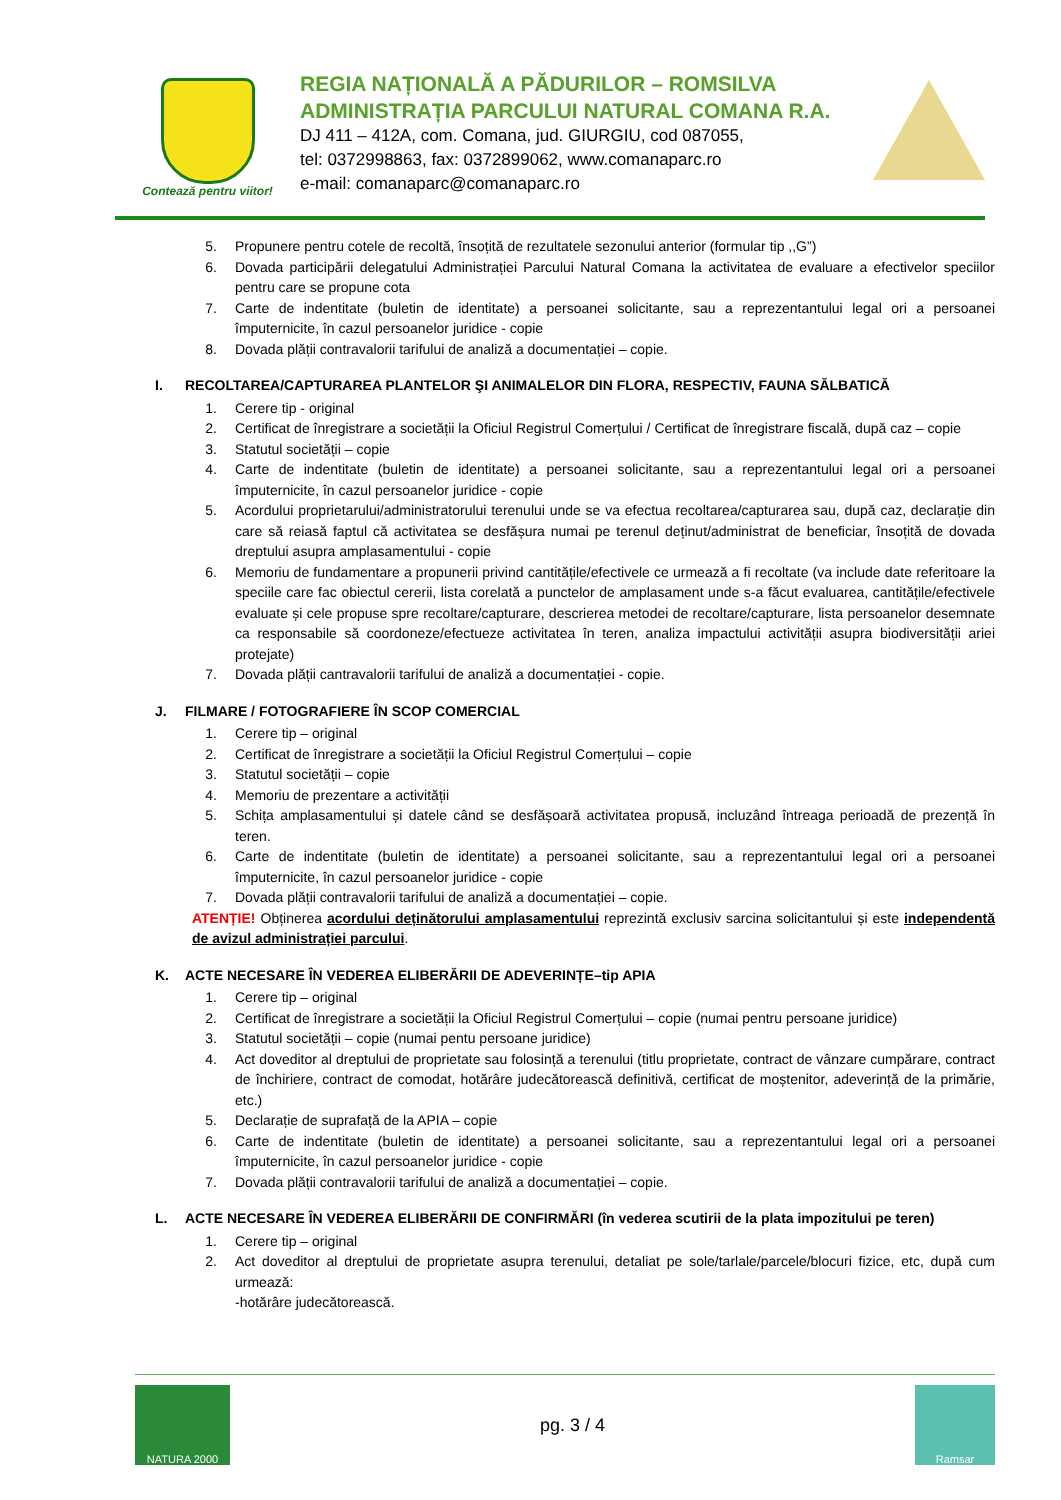Contează pentru viitor!
REGIA NAȚIONALĂ A PĂDURILOR – ROMSILVA
ADMINISTRAȚIA PARCULUI NATURAL COMANA R.A.
DJ 411 – 412A, com. Comana, jud. GIURGIU, cod 087055,
tel: 0372998863, fax: 0372899062, www.comanaparc.ro
e-mail: comanaparc@comanaparc.ro
5. Propunere pentru cotele de recoltă, însoțită de rezultatele sezonului anterior (formular tip ,,G”)
6. Dovada participării delegatului Administrației Parcului Natural Comana la activitatea de evaluare a efectivelor speciilor pentru care se propune cota
7. Carte de indentitate (buletin de identitate) a persoanei solicitante, sau a reprezentantului legal ori a persoanei împuternicite, în cazul persoanelor juridice - copie
8. Dovada plății contravalorii tarifului de analiză a documentației – copie.
I. RECOLTAREA/CAPTURAREA PLANTELOR ŞI ANIMALELOR DIN FLORA, RESPECTIV, FAUNA SĂLBATICĂ
1. Cerere tip - original
2. Certificat de înregistrare a societății la Oficiul Registrul Comerțului / Certificat de înregistrare fiscală, după caz – copie
3. Statutul societății – copie
4. Carte de indentitate (buletin de identitate) a persoanei solicitante, sau a reprezentantului legal ori a persoanei împuternicite, în cazul persoanelor juridice - copie
5. Acordului proprietarului/administratorului terenului unde se va efectua recoltarea/capturarea sau, după caz, declarație din care să reiasă faptul că activitatea se desfășura numai pe terenul deținut/administrat de beneficiar, însoțită de dovada dreptului asupra amplasamentului - copie
6. Memoriu de fundamentare a propunerii privind cantitățile/efectivele ce urmează a fi recoltate (va include date referitoare la speciile care fac obiectul cererii, lista corelată a punctelor de amplasament unde s-a făcut evaluarea, cantitățile/efectivele evaluate și cele propuse spre recoltare/capturare, descrierea metodei de recoltare/capturare, lista persoanelor desemnate ca responsabile să coordoneze/efectueze activitatea în teren, analiza impactului activității asupra biodiversității ariei protejate)
7. Dovada plății cantravalorii tarifului de analiză a documentației - copie.
J. FILMARE / FOTOGRAFIERE ÎN SCOP COMERCIAL
1. Cerere tip – original
2. Certificat de înregistrare a societății la Oficiul Registrul Comerțului – copie
3. Statutul societății – copie
4. Memoriu de prezentare a activității
5. Schița amplasamentului și datele când se desfășoară activitatea propusă, incluzând întreaga perioadă de prezență în teren.
6. Carte de indentitate (buletin de identitate) a persoanei solicitante, sau a reprezentantului legal ori a persoanei împuternicite, în cazul persoanelor juridice - copie
7. Dovada plății contravalorii tarifului de analiză a documentației – copie.
ATENȚIE! Obținerea acordului deținătorului amplasamentului reprezintă exclusiv sarcina solicitantului și este independentă de avizul administrației parcului.
K. ACTE NECESARE ÎN VEDEREA ELIBERĂRII DE ADEVERINȚE–tip APIA
1. Cerere tip – original
2. Certificat de înregistrare a societății la Oficiul Registrul Comerțului – copie (numai pentru persoane juridice)
3. Statutul societății – copie (numai pentu persoane juridice)
4. Act doveditor al dreptului de proprietate sau folosință a terenului (titlu proprietate, contract de vânzare cumpărare, contract de închiriere, contract de comodat, hotărâre judecătorească definitivă, certificat de moștenitor, adeverință de la primărie, etc.)
5. Declarație de suprafață de la APIA – copie
6. Carte de indentitate (buletin de identitate) a persoanei solicitante, sau a reprezentantului legal ori a persoanei împuternicite, în cazul persoanelor juridice - copie
7. Dovada plății contravalorii tarifului de analiză a documentației – copie.
L. ACTE NECESARE ÎN VEDEREA ELIBERĂRII DE CONFIRMĂRI (în vederea scutirii de la plata impozitului pe teren)
1. Cerere tip – original
2. Act doveditor al dreptului de proprietate asupra terenului, detaliat pe sole/tarlale/parcele/blocuri fizice, etc, după cum urmează:
-hotărâre judecătorească.
NATURA 2000
pg. 3 / 4
Ramsar